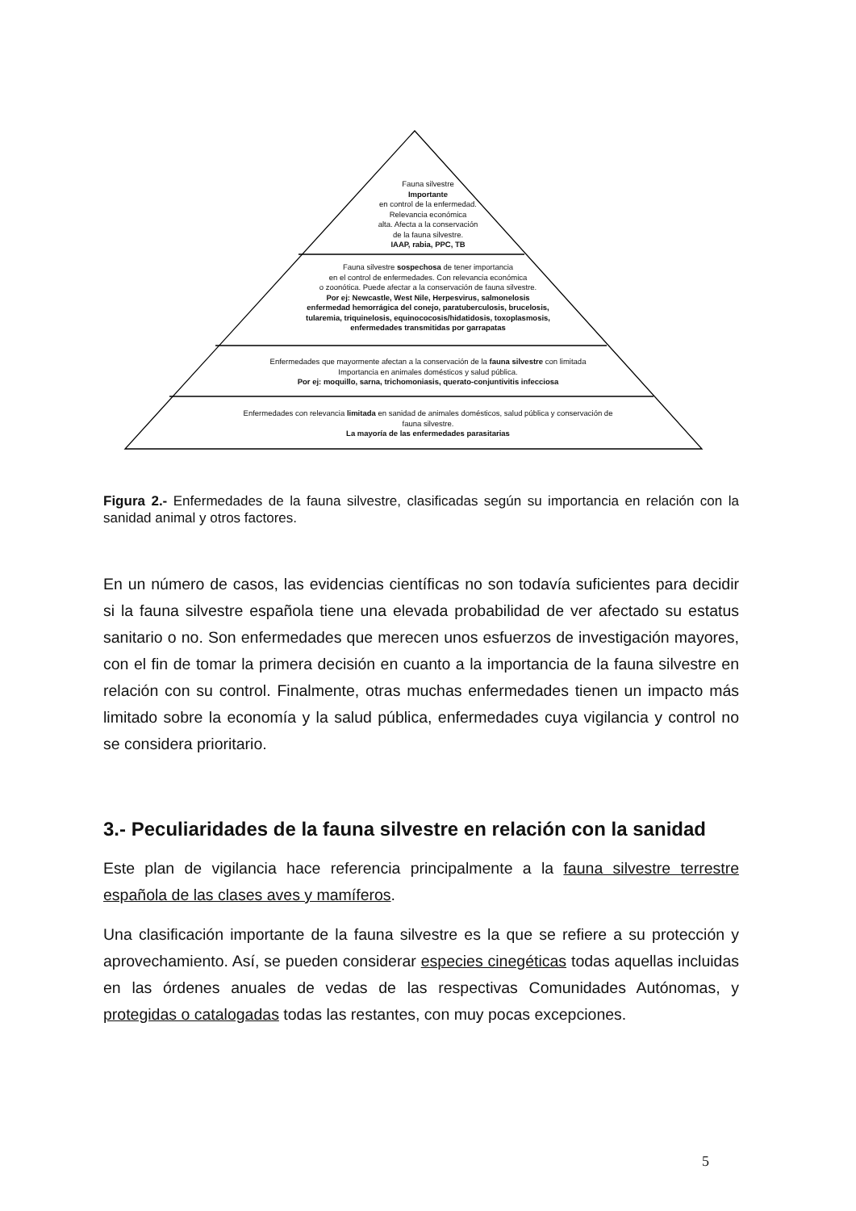Fauna silvestre
Importante
en control de la enfermedad.
Relevancia económica
alta. Afecta a la conservación
de la fauna silvestre.
IAAP, rabia, PPC, TB
Fauna silvestre sospechosa de tener importancia
en el control de enfermedades. Con relevancia económica
o zoonótica. Puede afectar a la conservación de fauna silvestre.
Por ej: Newcastle, West Nile, Herpesvirus, salmonelosis
enfermedad hemorrágica del conejo, paratuberculosis, brucelosis,
tularemia, triquinelosis, equinococosis/hidatidosis, toxoplasmosis,
enfermedades transmitidas por garrapatas
Enfermedades que mayormente afectan a la conservación de la fauna silvestre con limitada
Importancia en animales domésticos y salud pública.
Por ej: moquillo, sarna, trichomoniasis, querato-conjuntivitis infecciosa
Enfermedades con relevancia limitada en sanidad de animales domésticos, salud pública y conservación de
fauna silvestre.
La mayoría de las enfermedades parasitarias
Figura 2.- Enfermedades de la fauna silvestre, clasificadas según su importancia en relación con la sanidad animal y otros factores.
En un número de casos, las evidencias científicas no son todavía suficientes para decidir si la fauna silvestre española tiene una elevada probabilidad de ver afectado su estatus sanitario o no. Son enfermedades que merecen unos esfuerzos de investigación mayores, con el fin de tomar la primera decisión en cuanto a la importancia de la fauna silvestre en relación con su control. Finalmente, otras muchas enfermedades tienen un impacto más limitado sobre la economía y la salud pública, enfermedades cuya vigilancia y control no se considera prioritario.
3.- Peculiaridades de la fauna silvestre en relación con la sanidad
Este plan de vigilancia hace referencia principalmente a la fauna silvestre terrestre española de las clases aves y mamíferos.
Una clasificación importante de la fauna silvestre es la que se refiere a su protección y aprovechamiento. Así, se pueden considerar especies cinegéticas todas aquellas incluidas en las órdenes anuales de vedas de las respectivas Comunidades Autónomas, y protegidas o catalogadas todas las restantes, con muy pocas excepciones.
5